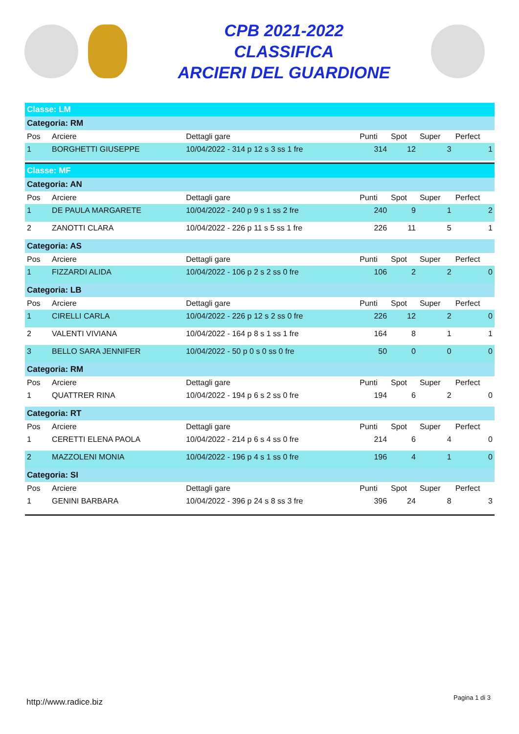CPB 2021-2022
CLASSIFICA
ARCIERI DEL GUARDIONE
| Classe: LM | | | | | | |
| Categoria: RM | | | | | | |
| Pos | Arciere | Dettagli gare | Punti | Spot | Super | Perfect |
| 1 | BORGHETTI GIUSEPPE | 10/04/2022 - 314 p 12 s 3 ss 1 fre | 314 | 12 | 3 | 1 |
| Classe: MF | | | | | | |
| Categoria: AN | | | | | | |
| Pos | Arciere | Dettagli gare | Punti | Spot | Super | Perfect |
| 1 | DE PAULA MARGARETE | 10/04/2022 - 240 p 9 s 1 ss 2 fre | 240 | 9 | 1 | 2 |
| 2 | ZANOTTI CLARA | 10/04/2022 - 226 p 11 s 5 ss 1 fre | 226 | 11 | 5 | 1 |
| Categoria: AS | | | | | | |
| Pos | Arciere | Dettagli gare | Punti | Spot | Super | Perfect |
| 1 | FIZZARDI ALIDA | 10/04/2022 - 106 p 2 s 2 ss 0 fre | 106 | 2 | 2 | 0 |
| Categoria: LB | | | | | | |
| Pos | Arciere | Dettagli gare | Punti | Spot | Super | Perfect |
| 1 | CIRELLI CARLA | 10/04/2022 - 226 p 12 s 2 ss 0 fre | 226 | 12 | 2 | 0 |
| 2 | VALENTI VIVIANA | 10/04/2022 - 164 p 8 s 1 ss 1 fre | 164 | 8 | 1 | 1 |
| 3 | BELLO SARA JENNIFER | 10/04/2022 - 50 p 0 s 0 ss 0 fre | 50 | 0 | 0 | 0 |
| Categoria: RM | | | | | | |
| Pos | Arciere | Dettagli gare | Punti | Spot | Super | Perfect |
| 1 | QUATTRER RINA | 10/04/2022 - 194 p 6 s 2 ss 0 fre | 194 | 6 | 2 | 0 |
| Categoria: RT | | | | | | |
| Pos | Arciere | Dettagli gare | Punti | Spot | Super | Perfect |
| 1 | CERETTI ELENA PAOLA | 10/04/2022 - 214 p 6 s 4 ss 0 fre | 214 | 6 | 4 | 0 |
| 2 | MAZZOLENI MONIA | 10/04/2022 - 196 p 4 s 1 ss 0 fre | 196 | 4 | 1 | 0 |
| Categoria: SI | | | | | | |
| Pos | Arciere | Dettagli gare | Punti | Spot | Super | Perfect |
| 1 | GENINI BARBARA | 10/04/2022 - 396 p 24 s 8 ss 3 fre | 396 | 24 | 8 | 3 |
http://www.radice.biz Pagina 1 di 3